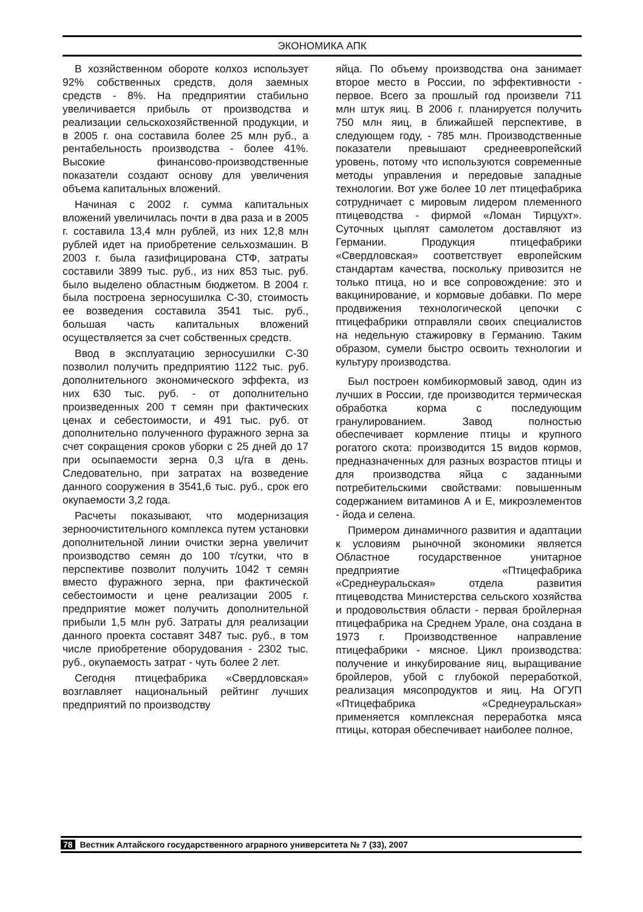ЭКОНОМИКА АПК
В хозяйственном обороте колхоз использует 92% собственных средств, доля заемных средств - 8%. На предприятии стабильно увеличивается прибыль от производства и реализации сельскохозяйственной продукции, и в 2005 г. она составила более 25 млн руб., а рентабельность производства - более 41%. Высокие финансово-производственные показатели создают основу для увеличения объема капитальных вложений.
Начиная с 2002 г. сумма капитальных вложений увеличилась почти в два раза и в 2005 г. составила 13,4 млн рублей, из них 12,8 млн рублей идет на приобретение сельхозмашин. В 2003 г. была газифицирована СТФ, затраты составили 3899 тыс. руб., из них 853 тыс. руб. было выделено областным бюджетом. В 2004 г. была построена зерносушилка С-30, стоимость ее возведения составила 3541 тыс. руб., большая часть капитальных вложений осуществляется за счет собственных средств.
Ввод в эксплуатацию зерносушилки С-30 позволил получить предприятию 1122 тыс. руб. дополнительного экономического эффекта, из них 630 тыс. руб. - от дополнительно произведенных 200 т семян при фактических ценах и себестоимости, и 491 тыс. руб. от дополнительно полученного фуражного зерна за счет сокращения сроков уборки с 25 дней до 17 при осыпаемости зерна 0,3 ц/га в день. Следовательно, при затратах на возведение данного сооружения в 3541,6 тыс. руб., срок его окупаемости 3,2 года.
Расчеты показывают, что модернизация зерноочистительного комплекса путем установки дополнительной линии очистки зерна увеличит производство семян до 100 т/сутки, что в перспективе позволит получить 1042 т семян вместо фуражного зерна, при фактической себестоимости и цене реализации 2005 г. предприятие может получить дополнительной прибыли 1,5 млн руб. Затраты для реализации данного проекта составят 3487 тыс. руб., в том числе приобретение оборудования - 2302 тыс. руб., окупаемость затрат - чуть более 2 лет.
Сегодня птицефабрика «Свердловская» возглавляет национальный рейтинг лучших предприятий по производству
яйца. По объему производства она занимает второе место в России, по эффективности - первое. Всего за прошлый год произвели 711 млн штук яиц. В 2006 г. планируется получить 750 млн яиц, в ближайшей перспективе, в следующем году, - 785 млн. Производственные показатели превышают среднеевропейский уровень, потому что используются современные методы управления и передовые западные технологии. Вот уже более 10 лет птицефабрика сотрудничает с мировым лидером племенного птицеводства - фирмой «Ломан Тирцухт». Суточных цыплят самолетом доставляют из Германии. Продукция птицефабрики «Свердловская» соответствует европейским стандартам качества, поскольку привозится не только птица, но и все сопровождение: это и вакцинирование, и кормовые добавки. По мере продвижения технологической цепочки с птицефабрики отправляли своих специалистов на недельную стажировку в Германию. Таким образом, сумели быстро освоить технологии и культуру производства.
Был построен комбикормовый завод, один из лучших в России, где производится термическая обработка корма с последующим гранулированием. Завод полностью обеспечивает кормление птицы и крупного рогатого скота: производится 15 видов кормов, предназначенных для разных возрастов птицы и для производства яйца с заданными потребительскими свойствами: повышенным содержанием витаминов А и Е, микроэлементов - йода и селена.
Примером динамичного развития и адаптации к условиям рыночной экономики является Областное государственное унитарное предприятие «Птицефабрика «Среднеуральская» отдела развития птицеводства Министерства сельского хозяйства и продовольствия области - первая бройлерная птицефабрика на Среднем Урале, она создана в 1973 г. Производственное направление птицефабрики - мясное. Цикл производства: получение и инкубирование яиц, выращивание бройлеров, убой с глубокой переработкой, реализация мясопродуктов и яиц. На ОГУП «Птицефабрика «Среднеуральская» применяется комплексная переработка мяса птицы, которая обеспечивает наиболее полное,
78 Вестник Алтайского государственного аграрного университета № 7 (33), 2007